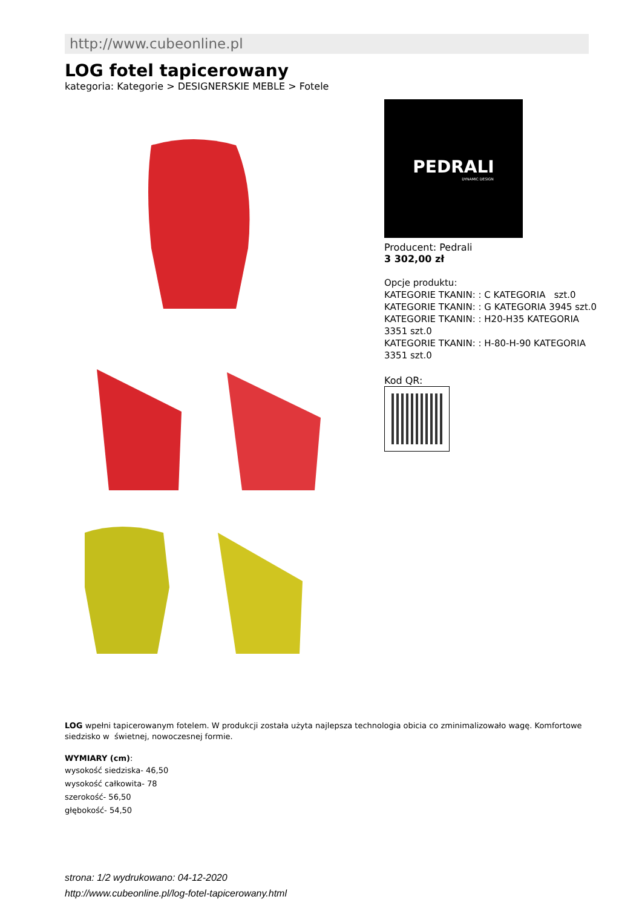http://www.cubeonline.pl
LOG fotel tapicerowany
kategoria: Kategorie > DESIGNERSKIE MEBLE > Fotele
PEDRALI
DYNAMIC DESIGN
Producent: Pedrali
3 302,00 zł
Opcje produktu:
KATEGORIE TKANIN: : C KATEGORIA szt.0
KATEGORIE TKANIN: : G KATEGORIA 3945 szt.0
KATEGORIE TKANIN: : H20-H35 KATEGORIA 3351 szt.0
KATEGORIE TKANIN: : H-80-H-90 KATEGORIA 3351 szt.0
Kod QR:
LOG wpełni tapicerowanym fotelem. W produkcji została użyta najlepsza technologia obicia co zminimalizowało wagę. Komfortowe siedzisko w świetnej, nowoczesnej formie.
WYMIARY (cm):
wysokość siedziska- 46,50
wysokość całkowita- 78
szerokość- 56,50
głębokość- 54,50
strona: 1/2 wydrukowano: 04-12-2020
http://www.cubeonline.pl/log-fotel-tapicerowany.html